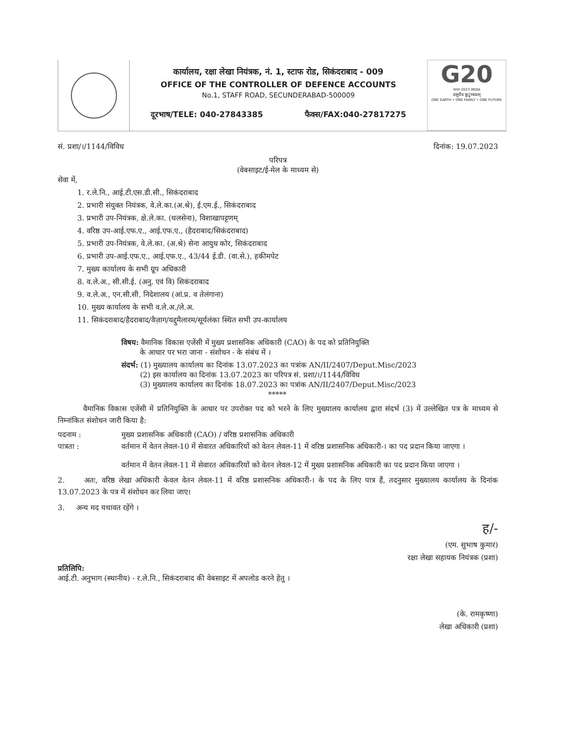कार्यालय, रक्षा लेखा नियंत्रक, नं. 1, स्टाफ रोड, सिकंदराबाद - 009
OFFICE OF THE CONTROLLER OF DEFENCE ACCOUNTS
No.1, STAFF ROAD, SECUNDERABAD-500009
दूरभाष/TELE: 040-27843385 फैक्स/FAX:040-27817275
G20
भारत 2023 INDIA
वसुधैव कुटुम्बकम्
ONE EARTH • ONE FAMILY • ONE FUTURE
सं. प्रशा/।/1144/विविध दिनांक: 19.07.2023
परिपत्र
(वेबसाइट/ई-मेल के माध्यम से)
सेवा में,
1. र.ले.नि., आई.टी.एस.डी.सी., सिकंदराबाद
2. प्रभारी संयुक्त नियंत्रक, वे.ले.का.(अ.श्रे), ई.एम.ई., सिकंदराबाद
3. प्रभारी उप-नियंत्रक, क्षे.ले.का. (थलसेना), विशाखापट्टणम्
4. वरिष्ठ उप-आई.एफ.ए., आई.एफ.ए., (हैदराबाद/सिकंदराबाद)
5. प्रभारी उप-नियंत्रक, वे.ले.का. (अ.श्रे) सेना आयुध कोर, सिकंदराबाद
6. प्रभारी उप-आई.एफ.ए., आई.एफ.ए., 43/44 ई.डी. (वा.से.), हकीमपेट
7. मुख्य कार्यालय के सभी ग्रूप अधिकारी
8. व.ले.अ., सी.सी.ई. (अनु. एवं वि) सिकंदराबाद
9. व.ले.अ., एन.सी.सी. निदेशालय (आं.प्र. व तेलंगाना)
10. मुख्य कार्यालय के सभी व.ले.अ./ले.अ.
11. सिकंदराबाद/हैदराबाद/वैज़ाग/यद्दुमैलारम/सूर्यलंका स्थित सभी उप-कार्यालय
विषय: वैमानिक विकास एजेंसी में मुख्य प्रशासनिक अधिकारी (CAO) के पद को प्रतिनियुक्ति
के आधार पर भरा जाना - संशोधन - के संबंध में ।
संदर्भ: (1) मुख्यालय कार्यालय का दिनांक 13.07.2023 का पत्रांक AN/II/2407/Deput.Misc/2023
(2) इस कार्यालय का दिनांक 13.07.2023 का परिपत्र सं. प्रशा/।/1144/विविध
(3) मुख्यालय कार्यालय का दिनांक 18.07.2023 का पत्रांक AN/II/2407/Deput.Misc/2023
*****
वैमानिक विकास एजेंसी में प्रतिनियुक्ति के आधार पर उपरोक्त पद को भरने के लिए मुख्यालय कार्यालय द्वारा संदर्भ (3) में उल्लेखित पत्र के माध्यम से निम्नांकित संशोधन जारी किया है:
पदनाम : मुख्य प्रशासनिक अधिकारी (CAO) / वरिष्ठ प्रशासनिक अधिकारी
पात्रता : वर्तमान में वेतन लेवल-10 में सेवारत अधिकारियों को वेतन लेवल-11 में वरिष्ठ प्रशासनिक अधिकारी-। का पद प्रदान किया जाएगा ।
वर्तमान में वेतन लेवल-11 में सेवारत अधिकारियों को वेतन लेवल-12 में मुख्य प्रशासनिक अधिकारी का पद प्रदान किया जाएगा ।
2. अतः, वरिष्ठ लेखा अधिकारी केवल वेतन लेवल-11 में वरिष्ठ प्रशासनिक अधिकारी-। के पद के लिए पात्र हैं, तदनुसार मुख्यालय कार्यालय के दिनांक 13.07.2023 के पत्र में संशोधन कर लिया जाए।
3. अन्य मद यथावत रहेंगे ।
ह/-
(एम. सुभाष कुमार)
रक्षा लेखा सहायक नियंत्रक (प्रशा)
प्रतिलिपि:
आई.टी. अनुभाग (स्थानीय) - र.ले.नि., सिकंदराबाद की वेबसाइट में अपलोड करने हेतु ।
(के. रामकृष्णा)
लेखा अधिकारी (प्रशा)